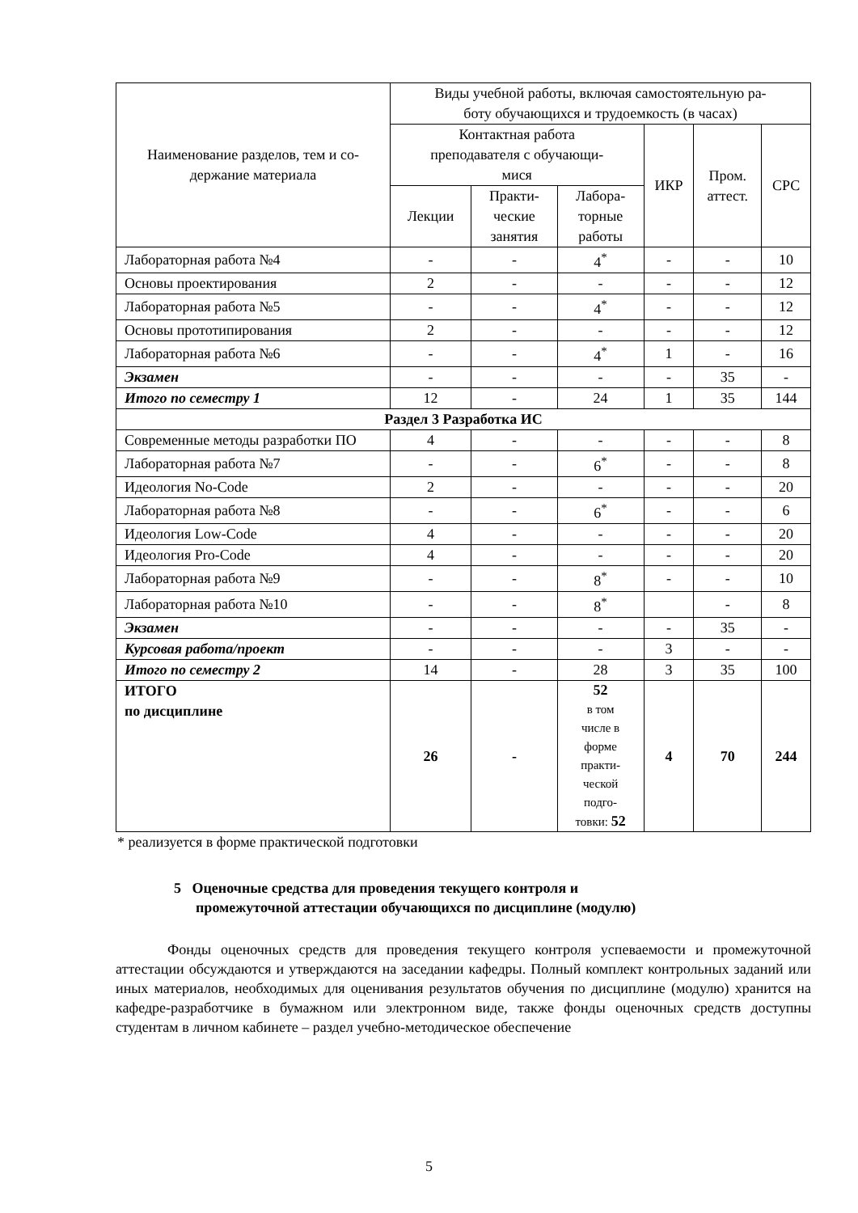| Наименование разделов, тем и со- держание материала | Виды учебной работы, включая самостоятельную ра- боту обучающихся и трудоемкость (в часах) | | | | | |
| --- | --- | --- | --- | --- | --- | --- |
| | Контактная работа преподавателя с обучающи- мися | | | ИКР | Пром. аттест. | СРС |
| | Лекции | Практи- ческие занятия | Лабора- торные работы | | | |
| Лабораторная работа №4 | - | - | 4<sup>*</sup> | - | - | 10 |
| Основы проектирования | 2 | - | - | - | - | 12 |
| Лабораторная работа №5 | - | - | 4<sup>*</sup> | - | - | 12 |
| Основы прототипирования | 2 | - | - | - | - | 12 |
| Лабораторная работа №6 | - | - | 4<sup>*</sup> | 1 | - | 16 |
| Экзамен | - | - | - | - | 35 | - |
| Итого по семестру 1 | 12 | - | 24 | 1 | 35 | 144 |
| Раздел 3 Разработка ИС | | | | | | |
| Современные методы разработки ПО | 4 | - | - | - | - | 8 |
| Лабораторная работа №7 | - | - | 6<sup>*</sup> | - | - | 8 |
| Идеология No-Code | 2 | - | - | - | - | 20 |
| Лабораторная работа №8 | - | - | 6<sup>*</sup> | - | - | 6 |
| Идеология Low-Code | 4 | - | - | - | - | 20 |
| Идеология Pro-Code | 4 | - | - | - | - | 20 |
| Лабораторная работа №9 | - | - | 8<sup>*</sup> | - | - | 10 |
| Лабораторная работа №10 | - | - | 8<sup>*</sup> | | - | 8 |
| Экзамен | - | - | - | - | 35 | - |
| Курсовая работа/проект | - | - | - | 3 | - | - |
| Итого по семестру 2 | 14 | - | 28 | 3 | 35 | 100 |
| ИТОГО по дисциплине | 26 | - | 52 в том числе в форме практи- ческой подго- товки: 52 | 4 | 70 | 244 |
* реализуется в форме практической подготовки
5 Оценочные средства для проведения текущего контроля и
промежуточной аттестации обучающихся по дисциплине (модулю)
Фонды оценочных средств для проведения текущего контроля успеваемости и промежуточной аттестации обсуждаются и утверждаются на заседании кафедры. Полный комплект контрольных заданий или иных материалов, необходимых для оценивания результатов обучения по дисциплине (модулю) хранится на кафедре-разработчике в бумажном или электронном виде, также фонды оценочных средств доступны студентам в личном кабинете – раздел учебно-методическое обеспечение
5